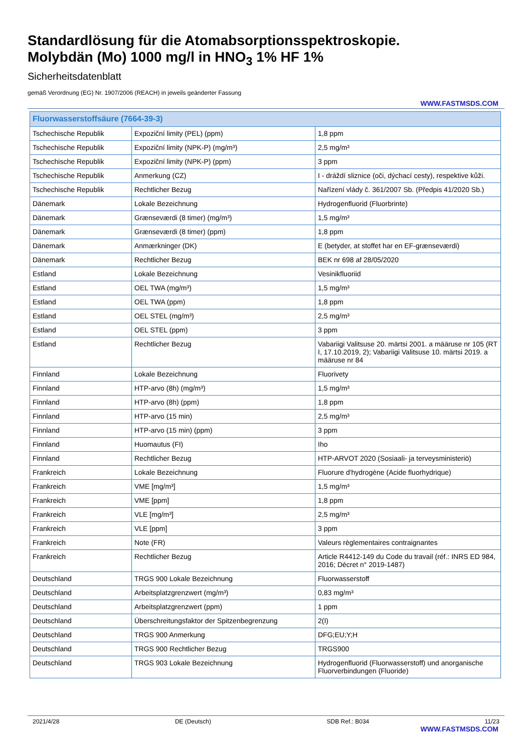Standardlösung für die Atomabsorptionsspektroskopie.
Molybdän (Mo) 1000 mg/l in HNO<sub>3</sub> 1% HF 1%
Sicherheitsdatenblatt
gemäß Verordnung (EG) Nr. 1907/2006 (REACH) in jeweils geänderter Fassung
WWW.FASTMSDS.COM
| Fluorwasserstoffsäure (7664-39-3) | | |
| --- | --- | --- |
| Tschechische Republik | Expoziční limity (PEL) (ppm) | 1,8 ppm |
| Tschechische Republik | Expoziční limity (NPK-P) (mg/m³) | 2,5 mg/m³ |
| Tschechische Republik | Expoziční limity (NPK-P) (ppm) | 3 ppm |
| Tschechische Republik | Anmerkung (CZ) | I - dráždí sliznice (oči, dýchací cesty), respektive kůži. |
| Tschechische Republik | Rechtlicher Bezug | Nařízení vlády č. 361/2007 Sb. (Předpis 41/2020 Sb.) |
| Dänemark | Lokale Bezeichnung | Hydrogenfluorid (Fluorbrinte) |
| Dänemark | Grænseværdi (8 timer) (mg/m³) | 1,5 mg/m³ |
| Dänemark | Grænseværdi (8 timer) (ppm) | 1,8 ppm |
| Dänemark | Anmærkninger (DK) | E (betyder, at stoffet har en EF-grænseværdi) |
| Dänemark | Rechtlicher Bezug | BEK nr 698 af 28/05/2020 |
| Estland | Lokale Bezeichnung | Vesinikfluoriid |
| Estland | OEL TWA (mg/m³) | 1,5 mg/m³ |
| Estland | OEL TWA (ppm) | 1,8 ppm |
| Estland | OEL STEL (mg/m³) | 2,5 mg/m³ |
| Estland | OEL STEL (ppm) | 3 ppm |
| Estland | Rechtlicher Bezug | Vabariigi Valitsuse 20. märtsi 2001. a määruse nr 105 (RT I, 17.10.2019, 2); Vabariigi Valitsuse 10. märtsi 2019. a määruse nr 84 |
| Finnland | Lokale Bezeichnung | Fluorivety |
| Finnland | HTP-arvo (8h) (mg/m³) | 1,5 mg/m³ |
| Finnland | HTP-arvo (8h) (ppm) | 1,8 ppm |
| Finnland | HTP-arvo (15 min) | 2,5 mg/m³ |
| Finnland | HTP-arvo (15 min) (ppm) | 3 ppm |
| Finnland | Huomautus (FI) | Iho |
| Finnland | Rechtlicher Bezug | HTP-ARVOT 2020 (Sosiaali- ja terveysministeriö) |
| Frankreich | Lokale Bezeichnung | Fluorure d'hydrogène (Acide fluorhydrique) |
| Frankreich | VME [mg/m³] | 1,5 mg/m³ |
| Frankreich | VME [ppm] | 1,8 ppm |
| Frankreich | VLE [mg/m³] | 2,5 mg/m³ |
| Frankreich | VLE [ppm] | 3 ppm |
| Frankreich | Note (FR) | Valeurs règlementaires contraignantes |
| Frankreich | Rechtlicher Bezug | Article R4412-149 du Code du travail (réf.: INRS ED 984, 2016; Décret n° 2019-1487) |
| Deutschland | TRGS 900 Lokale Bezeichnung | Fluorwasserstoff |
| Deutschland | Arbeitsplatzgrenzwert (mg/m³) | 0,83 mg/m³ |
| Deutschland | Arbeitsplatzgrenzwert (ppm) | 1 ppm |
| Deutschland | Überschreitungsfaktor der Spitzenbegrenzung | 2(I) |
| Deutschland | TRGS 900 Anmerkung | DFG;EU;Y;H |
| Deutschland | TRGS 900 Rechtlicher Bezug | TRGS900 |
| Deutschland | TRGS 903 Lokale Bezeichnung | Hydrogenfluorid (Fluorwasserstoff) und anorganische Fluorverbindungen (Fluoride) |
2021/4/28 DE (Deutsch) SDB Ref.: B034 11/23
WWW.FASTMSDS.COM